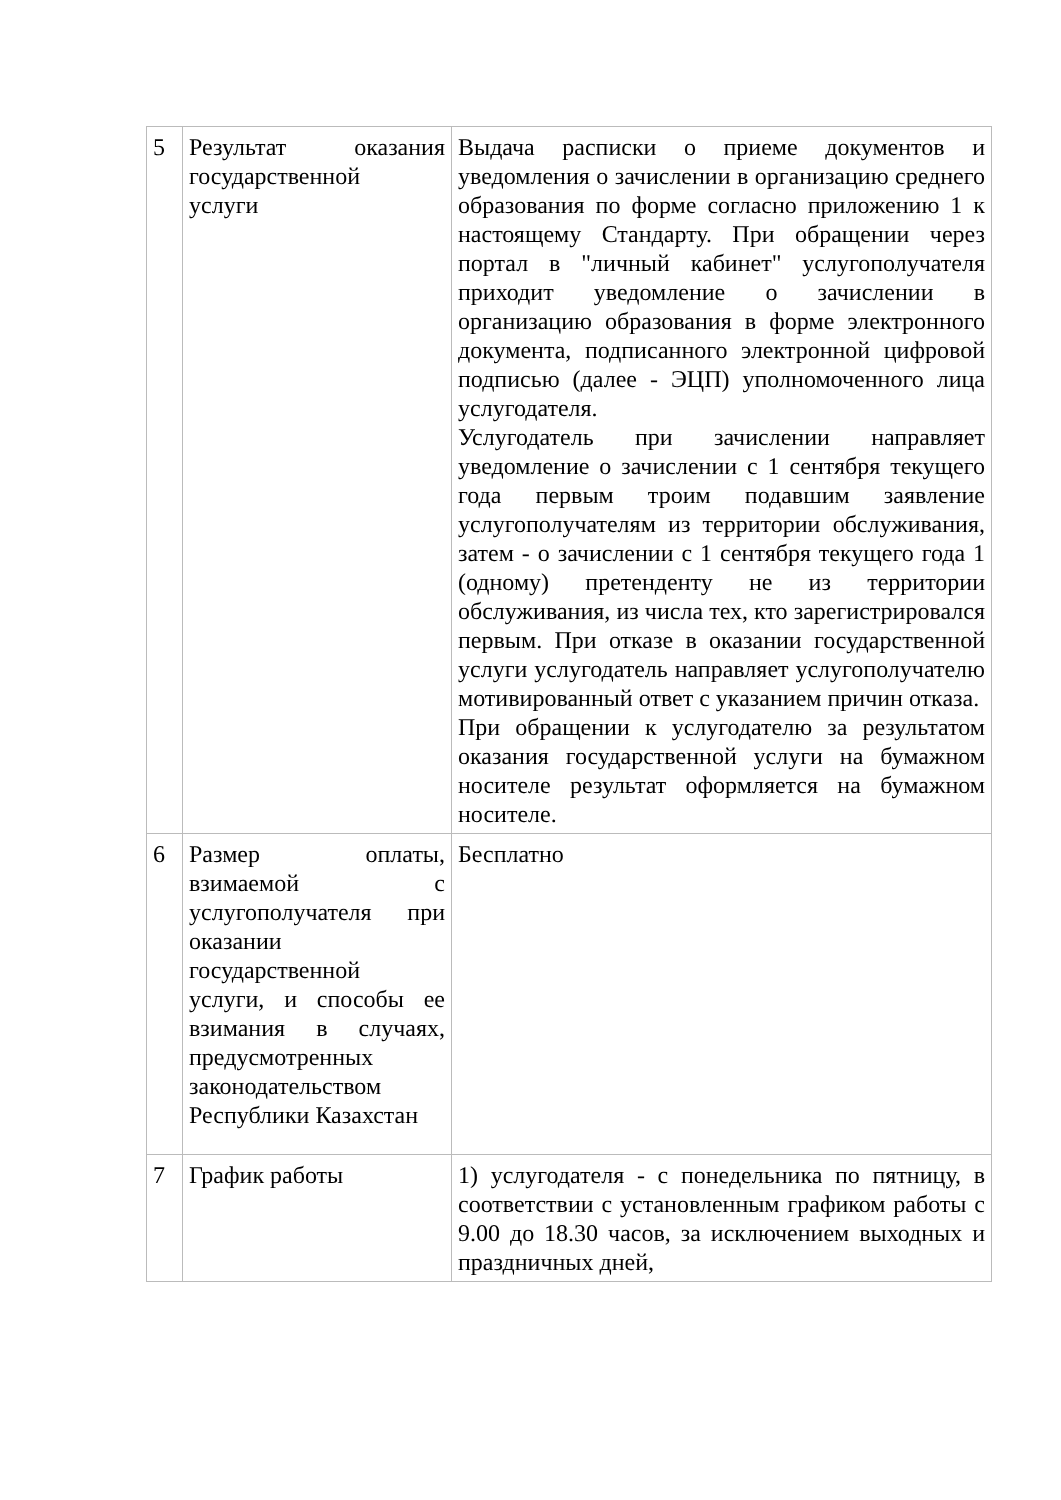| 5 | Результат оказания государственной услуги | Выдача расписки о приеме документов и уведомления о зачислении в организацию среднего образования по форме согласно приложению 1 к настоящему Стандарту. При обращении через портал в "личный кабинет" услугополучателя приходит уведомление о зачислении в организацию образования в форме электронного документа, подписанного электронной цифровой подписью (далее - ЭЦП) уполномоченного лица услугодателя. Услугодатель при зачислении направляет уведомление о зачислении с 1 сентября текущего года первым троим подавшим заявление услугополучателям из территории обслуживания, затем - о зачислении с 1 сентября текущего года 1 (одному) претенденту не из территории обслуживания, из числа тех, кто зарегистрировался первым. При отказе в оказании государственной услуги услугодатель направляет услугополучателю мотивированный ответ с указанием причин отказа. При обращении к услугодателю за результатом оказания государственной услуги на бумажном носителе результат оформляется на бумажном носителе. |
| 6 | Размер оплаты, взимаемой с услугополучателя при оказании государственной услуги, и способы ее взимания в случаях, предусмотренных законодательством Республики Казахстан | Бесплатно |
| 7 | График работы | 1) услугодателя - с понедельника по пятницу, в соответствии с установленным графиком работы с 9.00 до 18.30 часов, за исключением выходных и праздничных дней, |